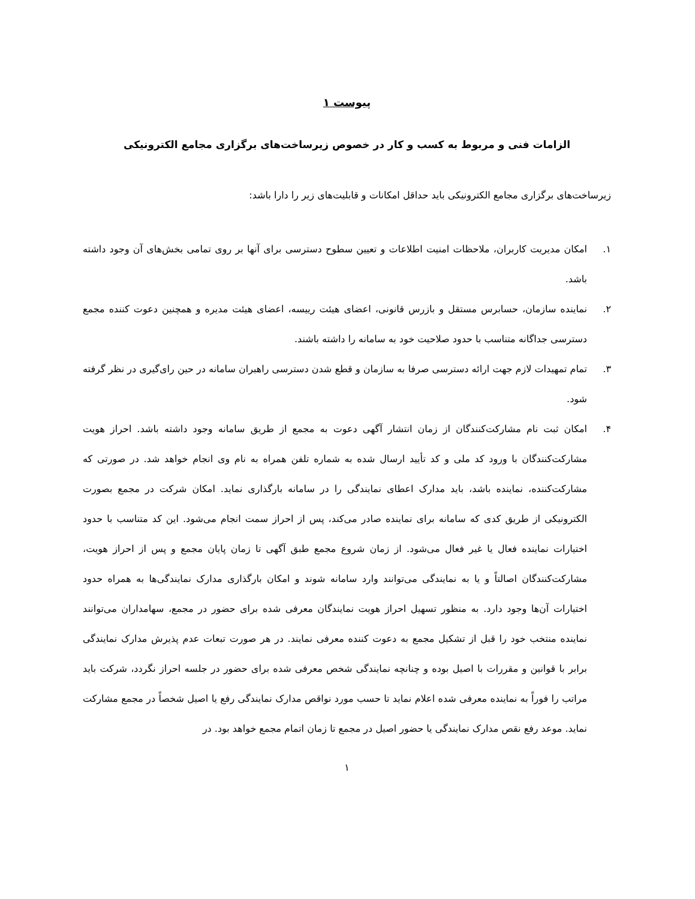پیوست ۱
الزامات فنی و مربوط به کسب و کار در خصوص زیرساخت‌های برگزاری مجامع الکترونیکی
زیرساخت‌های برگزاری مجامع الکترونیکی باید حداقل امکانات و قابلیت‌های زیر را دارا باشد:
۱. امکان مدیریت کاربران، ملاحظات امنیت اطلاعات و تعیین سطوح دسترسی برای آنها بر روی تمامی بخش‌های آن وجود داشته باشد.
۲. نماینده سازمان، حسابرس مستقل و بازرس قانونی، اعضای هیئت رییسه، اعضای هیئت مدیره و همچنین دعوت کننده مجمع دسترسی جداگانه متناسب با حدود صلاحیت خود به سامانه را داشته باشند.
۳. تمام تمهیدات لازم جهت ارائه دسترسی صرفا به سازمان و قطع شدن دسترسی راهبران سامانه در حین رای‌گیری در نظر گرفته شود.
۴. امکان ثبت نام مشارکت‌کنندگان از زمان انتشار آگهی دعوت به مجمع از طریق سامانه وجود داشته باشد. احراز هویت مشارکت‌کنندگان با ورود کد ملی و کد تأیید ارسال شده به شماره تلفن همراه به نام وی انجام خواهد شد. در صورتی که مشارکت‌کننده، نماینده باشد، باید مدارک اعطای نمایندگی را در سامانه بارگذاری نماید. امکان شرکت در مجمع بصورت الکترونیکی از طریق کدی که سامانه برای نماینده صادر می‌کند، پس از احراز سمت انجام می‌شود. این کد متناسب با حدود اختیارات نماینده فعال یا غیر فعال می‌شود. از زمان شروع مجمع طبق آگهی تا زمان پایان مجمع و پس از احراز هویت، مشارکت‌کنندگان اصالتاً و یا به نمایندگی می‌توانند وارد سامانه شوند و امکان بارگذاری مدارک نمایندگی‌ها به همراه حدود اختیارات آن‌ها وجود دارد. به منظور تسهیل احراز هویت نمایندگان معرفی شده برای حضور در مجمع، سهامداران می‌توانند نماینده منتخب خود را قبل از تشکیل مجمع به دعوت کننده معرفی نمایند. در هر صورت تبعات عدم پذیرش مدارک نمایندگی برابر با قوانین و مقررات با اصیل بوده و چنانچه نمایندگی شخص معرفی شده برای حضور در جلسه احراز نگردد، شرکت باید مراتب را فوراً به نماینده معرفی شده اعلام نماید تا حسب مورد نواقص مدارک نمایندگی رفع یا اصیل شخصاً در مجمع مشارکت نماید. موعد رفع نقص مدارک نمایندگی یا حضور اصیل در مجمع تا زمان اتمام مجمع خواهد بود. در
۱